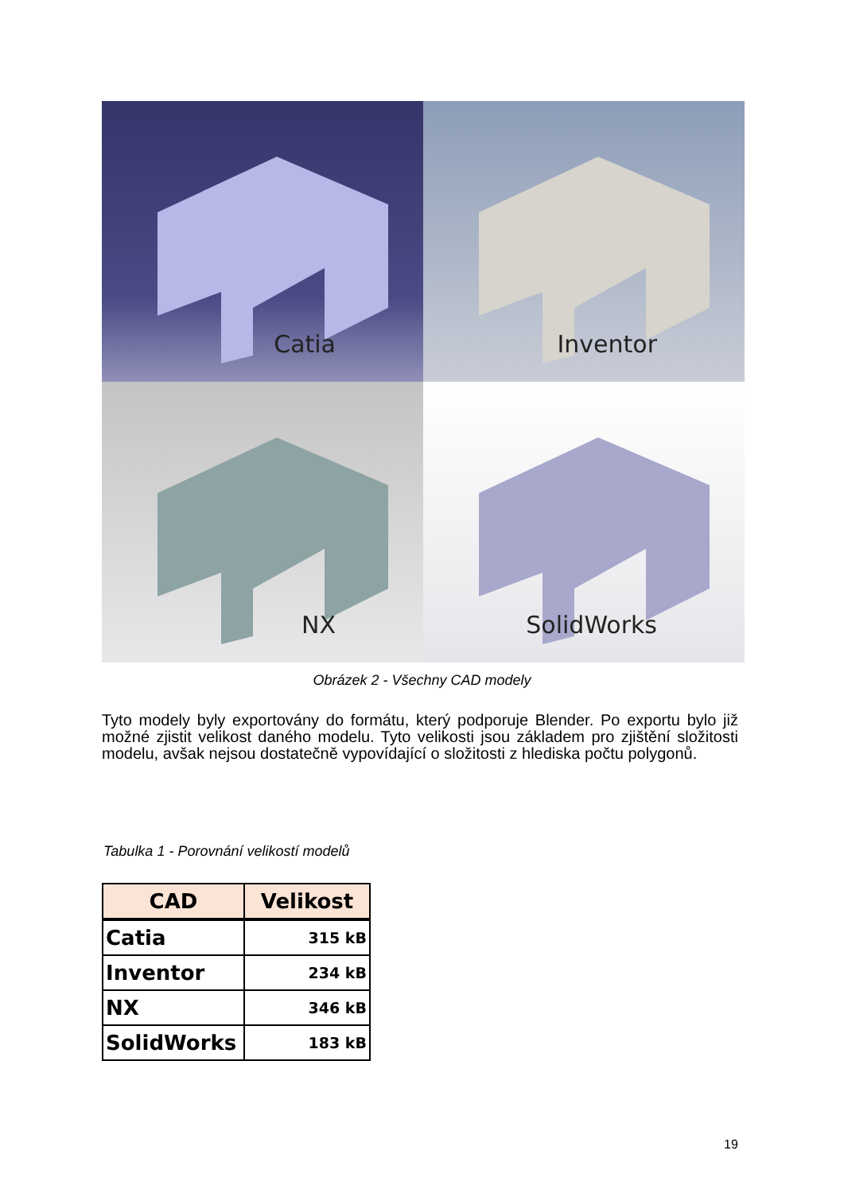Catia
Inventor
NX
SolidWorks
Obrázek 2 - Všechny CAD modely
Tyto modely byly exportovány do formátu, který podporuje Blender. Po exportu bylo již možné zjistit velikost daného modelu. Tyto velikosti jsou základem pro zjištění složitosti modelu, avšak nejsou dostatečně vypovídající o složitosti z hlediska počtu polygonů.
Tabulka 1 - Porovnání velikostí modelů
| CAD | Velikost |
| --- | --- |
| Catia | 315 kB |
| Inventor | 234 kB |
| NX | 346 kB |
| SolidWorks | 183 kB |
19